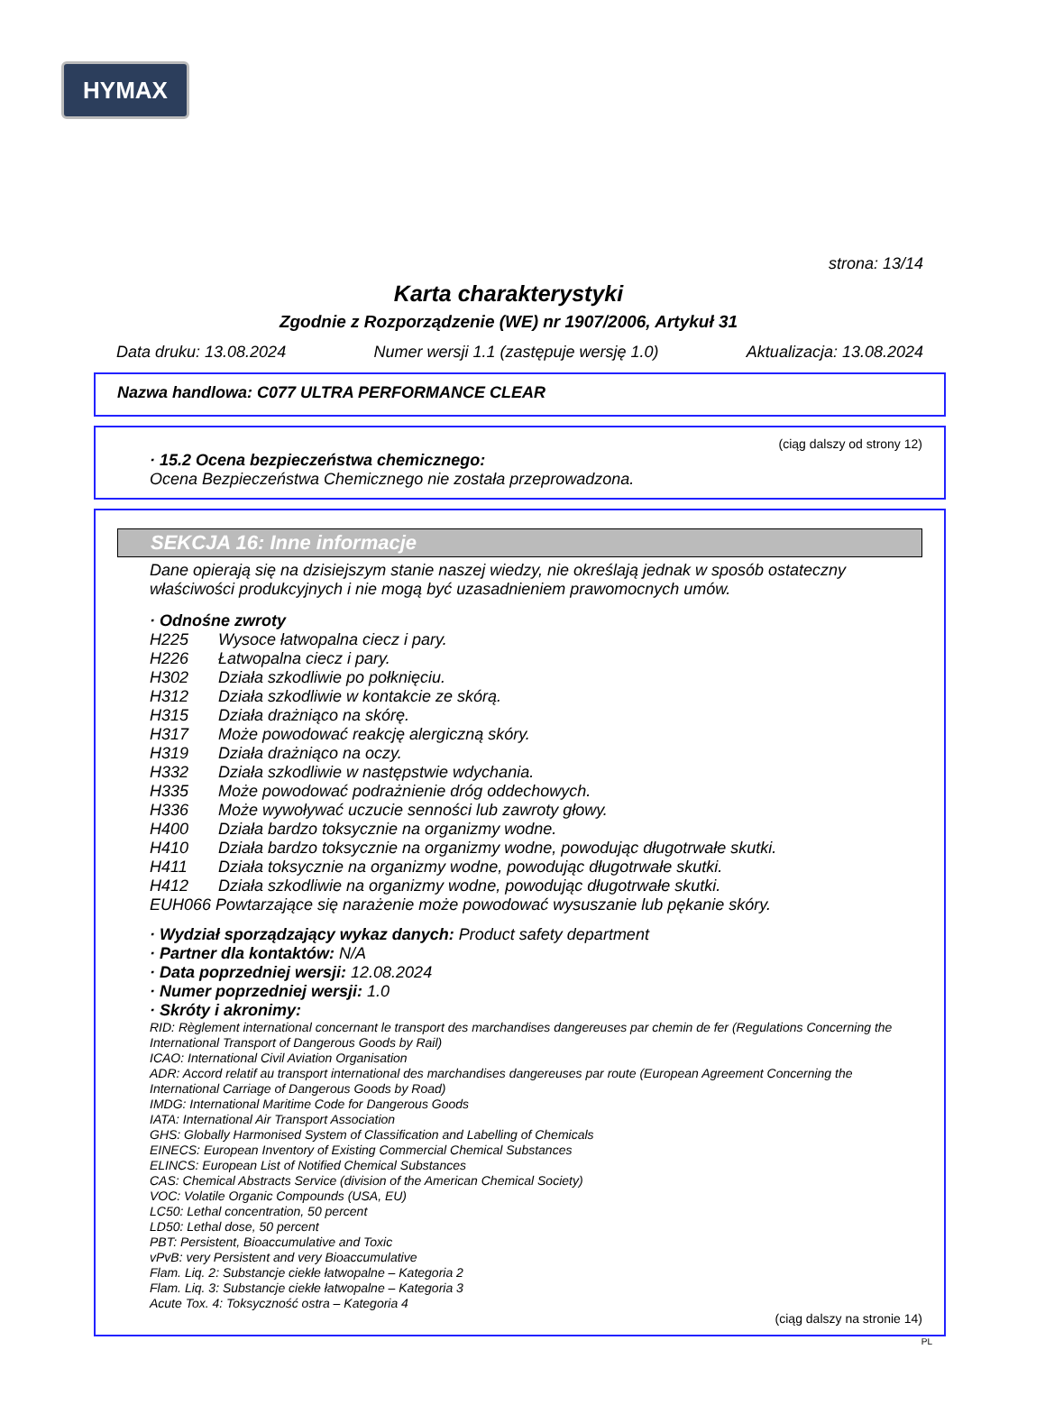HYMAX
strona: 13/14
Karta charakterystyki
Zgodnie z Rozporządzenie (WE) nr 1907/2006, Artykuł 31
Data druku: 13.08.2024 Numer wersji 1.1 (zastępuje wersję 1.0) Aktualizacja: 13.08.2024
Nazwa handlowa: C077 ULTRA PERFORMANCE CLEAR
(ciąg dalszy od strony 12)
· 15.2 Ocena bezpieczeństwa chemicznego:
Ocena Bezpieczeństwa Chemicznego nie została przeprowadzona.
SEKCJA 16: Inne informacje
Dane opierają się na dzisiejszym stanie naszej wiedzy, nie określają jednak w sposób ostateczny właściwości produkcyjnych i nie mogą być uzasadnieniem prawomocnych umów.
· Odnośne zwroty
| H225 | Wysoce łatwopalna ciecz i pary. |
| H226 | Łatwopalna ciecz i pary. |
| H302 | Działa szkodliwie po połknięciu. |
| H312 | Działa szkodliwie w kontakcie ze skórą. |
| H315 | Działa drażniąco na skórę. |
| H317 | Może powodować reakcję alergiczną skóry. |
| H319 | Działa drażniąco na oczy. |
| H332 | Działa szkodliwie w następstwie wdychania. |
| H335 | Może powodować podrażnienie dróg oddechowych. |
| H336 | Może wywoływać uczucie senności lub zawroty głowy. |
| H400 | Działa bardzo toksycznie na organizmy wodne. |
| H410 | Działa bardzo toksycznie na organizmy wodne, powodując długotrwałe skutki. |
| H411 | Działa toksycznie na organizmy wodne, powodując długotrwałe skutki. |
| H412 | Działa szkodliwie na organizmy wodne, powodując długotrwałe skutki. |
EUH066 Powtarzające się narażenie może powodować wysuszanie lub pękanie skóry.
· Wydział sporządzający wykaz danych: Product safety department
· Partner dla kontaktów: N/A
· Data poprzedniej wersji: 12.08.2024
· Numer poprzedniej wersji: 1.0
· Skróty i akronimy:
RID: Règlement international concernant le transport des marchandises dangereuses par chemin de fer (Regulations Concerning the International Transport of Dangerous Goods by Rail)
ICAO: International Civil Aviation Organisation
ADR: Accord relatif au transport international des marchandises dangereuses par route (European Agreement Concerning the International Carriage of Dangerous Goods by Road)
IMDG: International Maritime Code for Dangerous Goods
IATA: International Air Transport Association
GHS: Globally Harmonised System of Classification and Labelling of Chemicals
EINECS: European Inventory of Existing Commercial Chemical Substances
ELINCS: European List of Notified Chemical Substances
CAS: Chemical Abstracts Service (division of the American Chemical Society)
VOC: Volatile Organic Compounds (USA, EU)
LC50: Lethal concentration, 50 percent
LD50: Lethal dose, 50 percent
PBT: Persistent, Bioaccumulative and Toxic
vPvB: very Persistent and very Bioaccumulative
Flam. Liq. 2: Substancje ciekłe łatwopalne – Kategoria 2
Flam. Liq. 3: Substancje ciekłe łatwopalne – Kategoria 3
Acute Tox. 4: Toksyczność ostra – Kategoria 4
(ciąg dalszy na stronie 14)
PL